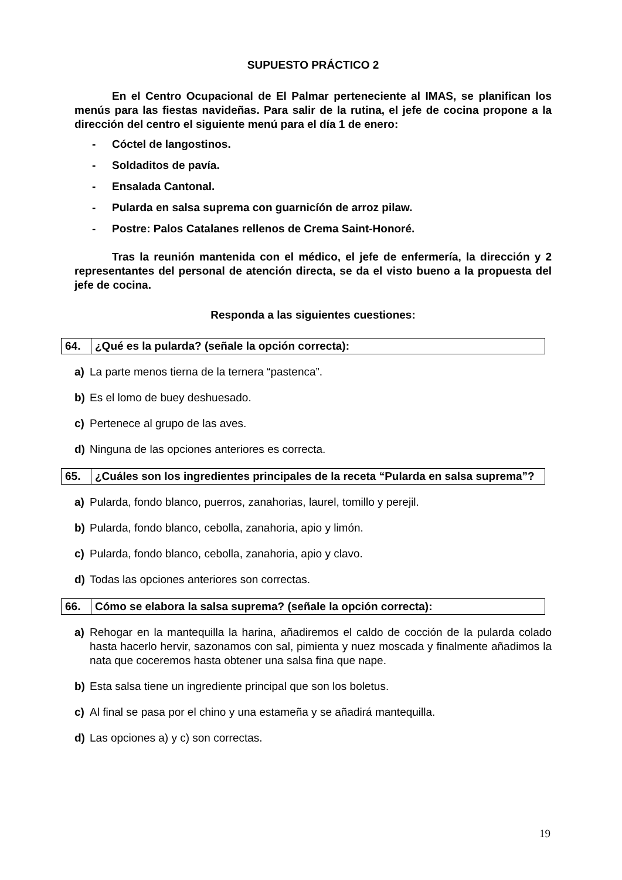SUPUESTO PRÁCTICO 2
En el Centro Ocupacional de El Palmar perteneciente al IMAS, se planifican los menús para las fiestas navideñas. Para salir de la rutina, el jefe de cocina propone a la dirección del centro el siguiente menú para el día 1 de enero:
- Cóctel de langostinos.
- Soldaditos de pavía.
- Ensalada Cantonal.
- Pularda en salsa suprema con guarnicíón de arroz pilaw.
- Postre: Palos Catalanes rellenos de Crema Saint-Honoré.
Tras la reunión mantenida con el médico, el jefe de enfermería, la dirección y 2 representantes del personal de atención directa, se da el visto bueno a la propuesta del jefe de cocina.
Responda a las siguientes cuestiones:
| 64. | ¿Qué es la pularda? (señale la opción correcta): |
a) La parte menos tierna de la ternera “pastenca”.
b) Es el lomo de buey deshuesado.
c) Pertenece al grupo de las aves.
d) Ninguna de las opciones anteriores es correcta.
| 65. | ¿Cuáles son los ingredientes principales de la receta “Pularda en salsa suprema”? |
a) Pularda, fondo blanco, puerros, zanahorias, laurel, tomillo y perejil.
b) Pularda, fondo blanco, cebolla, zanahoria, apio y limón.
c) Pularda, fondo blanco, cebolla, zanahoria, apio y clavo.
d) Todas las opciones anteriores son correctas.
| 66. | Cómo se elabora la salsa suprema? (señale la opción correcta): |
a) Rehogar en la mantequilla la harina, añadiremos el caldo de cocción de la pularda colado hasta hacerlo hervir, sazonamos con sal, pimienta y nuez moscada y finalmente añadimos la nata que coceremos hasta obtener una salsa fina que nape.
b) Esta salsa tiene un ingrediente principal que son los boletus.
c) Al final se pasa por el chino y una estameña y se añadirá mantequilla.
d) Las opciones a) y c) son correctas.
19